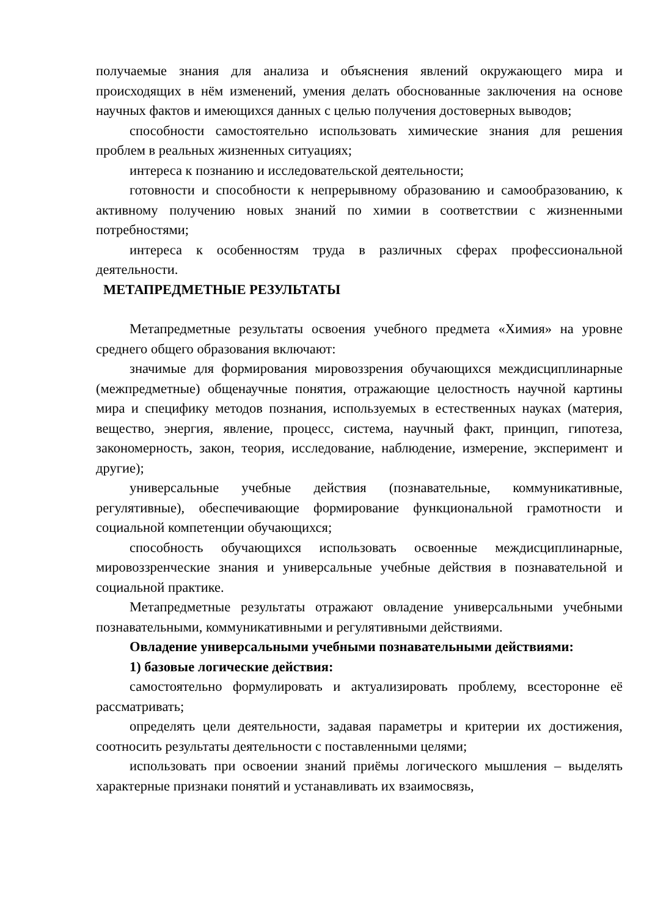получаемые знания для анализа и объяснения явлений окружающего мира и происходящих в нём изменений, умения делать обоснованные заключения на основе научных фактов и имеющихся данных с целью получения достоверных выводов;
способности самостоятельно использовать химические знания для решения проблем в реальных жизненных ситуациях;
интереса к познанию и исследовательской деятельности;
готовности и способности к непрерывному образованию и самообразованию, к активному получению новых знаний по химии в соответствии с жизненными потребностями;
интереса к особенностям труда в различных сферах профессиональной деятельности.
МЕТАПРЕДМЕТНЫЕ РЕЗУЛЬТАТЫ
Метапредметные результаты освоения учебного предмета «Химия» на уровне среднего общего образования включают:
значимые для формирования мировоззрения обучающихся междисциплинарные (межпредметные) общенаучные понятия, отражающие целостность научной картины мира и специфику методов познания, используемых в естественных науках (материя, вещество, энергия, явление, процесс, система, научный факт, принцип, гипотеза, закономерность, закон, теория, исследование, наблюдение, измерение, эксперимент и другие);
универсальные учебные действия (познавательные, коммуникативные, регулятивные), обеспечивающие формирование функциональной грамотности и социальной компетенции обучающихся;
способность обучающихся использовать освоенные междисциплинарные, мировоззренческие знания и универсальные учебные действия в познавательной и социальной практике.
Метапредметные результаты отражают овладение универсальными учебными познавательными, коммуникативными и регулятивными действиями.
Овладение универсальными учебными познавательными действиями:
1) базовые логические действия:
самостоятельно формулировать и актуализировать проблему, всесторонне её рассматривать;
определять цели деятельности, задавая параметры и критерии их достижения, соотносить результаты деятельности с поставленными целями;
использовать при освоении знаний приёмы логического мышления – выделять характерные признаки понятий и устанавливать их взаимосвязь,